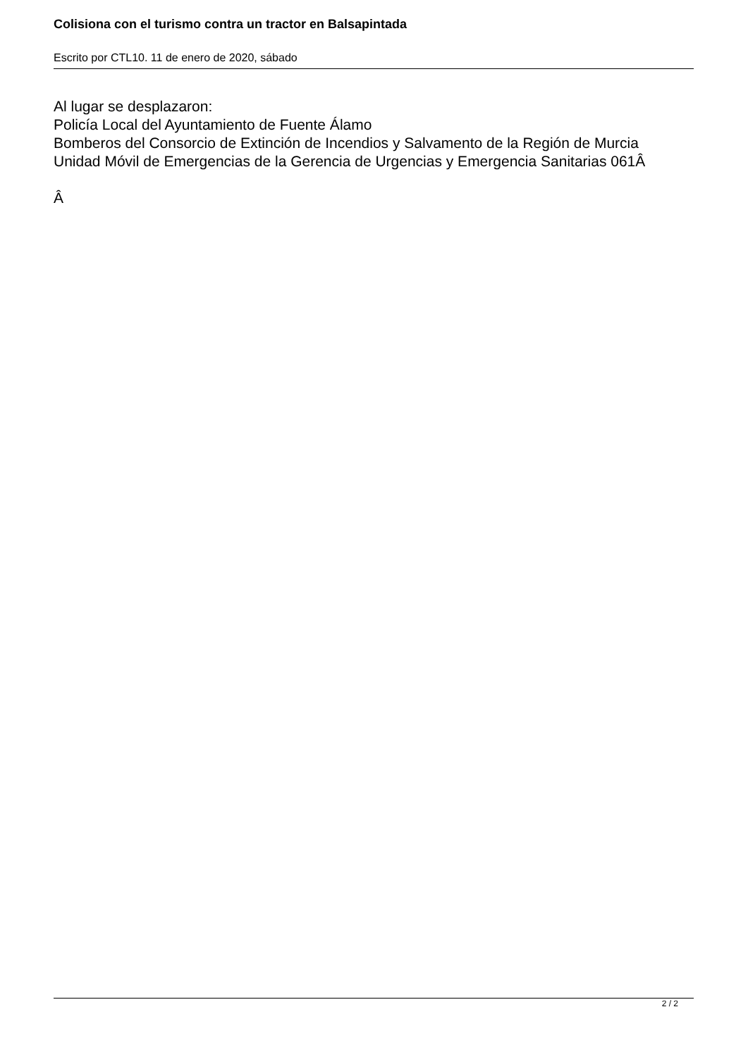Colisiona con el turismo contra un tractor en Balsapintada
Escrito por CTL10. 11 de enero de 2020, sábado
Al lugar se desplazaron:
Policía Local del Ayuntamiento de Fuente Álamo
Bomberos del Consorcio de Extinción de Incendios y Salvamento de la Región de Murcia
Unidad Móvil de Emergencias de la Gerencia de Urgencias y Emergencia Sanitarias 061Â
Â
2 / 2